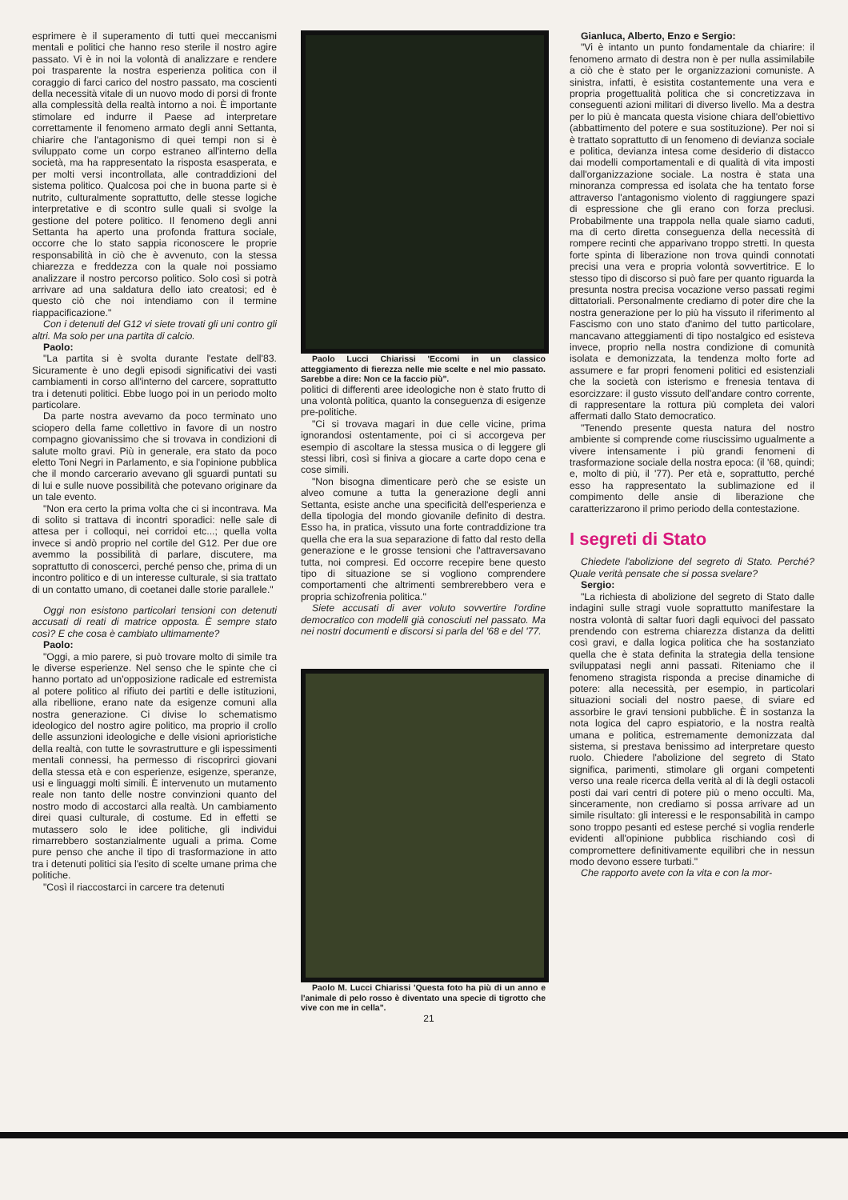esprimere è il superamento di tutti quei meccanismi mentali e politici che hanno reso sterile il nostro agire passato. Vi è in noi la volontà di analizzare e rendere poi trasparente la nostra esperienza politica con il coraggio di farci carico del nostro passato, ma coscienti della necessità vitale di un nuovo modo di porsi di fronte alla complessità della realtà intorno a noi. È importante stimolare ed indurre il Paese ad interpretare correttamente il fenomeno armato degli anni Settanta, chiarire che l'antagonismo di quei tempi non si è sviluppato come un corpo estraneo all'interno della società, ma ha rappresentato la risposta esasperata, e per molti versi incontrollata, alle contraddizioni del sistema politico. Qualcosa poi che in buona parte si è nutrito, culturalmente soprattutto, delle stesse logiche interpretative e di scontro sulle quali si svolge la gestione del potere politico. Il fenomeno degli anni Settanta ha aperto una profonda frattura sociale, occorre che lo stato sappia riconoscere le proprie responsabilità in ciò che è avvenuto, con la stessa chiarezza e freddezza con la quale noi possiamo analizzare il nostro percorso politico. Solo così si potrà arrivare ad una saldatura dello iato creatosi; ed è questo ciò che noi intendiamo con il termine riappacificazione."
Con i detenuti del G12 vi siete trovati gli uni contro gli altri. Ma solo per una partita di calcio.
Paolo:
"La partita si è svolta durante l'estate dell'83. Sicuramente è uno degli episodi significativi dei vasti cambiamenti in corso all'interno del carcere, soprattutto tra i detenuti politici. Ebbe luogo poi in un periodo molto particolare.
Da parte nostra avevamo da poco terminato uno sciopero della fame collettivo in favore di un nostro compagno giovanissimo che si trovava in condizioni di salute molto gravi. Più in generale, era stato da poco eletto Toni Negri in Parlamento, e sia l'opinione pubblica che il mondo carcerario avevano gli sguardi puntati su di lui e sulle nuove possibilità che potevano originare da un tale evento.
"Non era certo la prima volta che ci si incontrava. Ma di solito si trattava di incontri sporadici: nelle sale di attesa per i colloqui, nei corridoi etc...; quella volta invece si andò proprio nel cortile del G12. Per due ore avemmo la possibilità di parlare, discutere, ma soprattutto di conoscerci, perché penso che, prima di un incontro politico e di un interesse culturale, si sia trattato di un contatto umano, di coetanei dalle storie parallele."
Oggi non esistono particolari tensioni con detenuti accusati di reati di matrice opposta. È sempre stato così? E che cosa è cambiato ultimamente?
Paolo:
"Oggi, a mio parere, si può trovare molto di simile tra le diverse esperienze. Nel senso che le spinte che ci hanno portato ad un'opposizione radicale ed estremista al potere politico al rifiuto dei partiti e delle istituzioni, alla ribellione, erano nate da esigenze comuni alla nostra generazione. Ci divise lo schematismo ideologico del nostro agire politico, ma proprio il crollo delle assunzioni ideologiche e delle visioni aprioristiche della realtà, con tutte le sovrastrutture e gli ispessimenti mentali connessi, ha permesso di riscoprirci giovani della stessa età e con esperienze, esigenze, speranze, usi e linguaggi molti simili. È intervenuto un mutamento reale non tanto delle nostre convinzioni quanto del nostro modo di accostarci alla realtà. Un cambiamento direi quasi culturale, di costume. Ed in effetti se mutassero solo le idee politiche, gli individui rimarrebbero sostanzialmente uguali a prima. Come pure penso che anche il tipo di trasformazione in atto tra i detenuti politici sia l'esito di scelte umane prima che politiche.
"Così il riaccostarci in carcere tra detenuti
Paolo Lucci Chiarissi 'Eccomi in un classico atteggiamento di fierezza nelle mie scelte e nel mio passato. Sarebbe a dire: Non ce la faccio più".
politici di differenti aree ideologiche non è stato frutto di una volontà politica, quanto la conseguenza di esigenze pre-politiche.
"Ci si trovava magari in due celle vicine, prima ignorandosi ostentamente, poi ci si accorgeva per esempio di ascoltare la stessa musica o di leggere gli stessi libri, così si finiva a giocare a carte dopo cena e cose simili.
"Non bisogna dimenticare però che se esiste un alveo comune a tutta la generazione degli anni Settanta, esiste anche una specificità dell'esperienza e della tipologia del mondo giovanile definito di destra. Esso ha, in pratica, vissuto una forte contraddizione tra quella che era la sua separazione di fatto dal resto della generazione e le grosse tensioni che l'attraversavano tutta, noi compresi. Ed occorre recepire bene questo tipo di situazione se si vogliono comprendere comportamenti che altrimenti sembrerebbero vera e propria schizofrenia politica."
Siete accusati di aver voluto sovvertire l'ordine democratico con modelli già conosciuti nel passato. Ma nei nostri documenti e discorsi si parla del '68 e del '77.
Paolo M. Lucci Chiarissi 'Questa foto ha più di un anno e l'animale di pelo rosso è diventato una specie di tigrotto che vive con me in cella".
21
Gianluca, Alberto, Enzo e Sergio:
"Vi è intanto un punto fondamentale da chiarire: il fenomeno armato di destra non è per nulla assimilabile a ciò che è stato per le organizzazioni comuniste. A sinistra, infatti, è esistita costantemente una vera e propria progettualità politica che si concretizzava in conseguenti azioni militari di diverso livello. Ma a destra per lo più è mancata questa visione chiara dell'obiettivo (abbattimento del potere e sua sostituzione). Per noi si è trattato soprattutto di un fenomeno di devianza sociale e politica, devianza intesa come desiderio di distacco dai modelli comportamentali e di qualità di vita imposti dall'organizzazione sociale. La nostra è stata una minoranza compressa ed isolata che ha tentato forse attraverso l'antagonismo violento di raggiungere spazi di espressione che gli erano con forza preclusi. Probabilmente una trappola nella quale siamo caduti, ma di certo diretta conseguenza della necessità di rompere recinti che apparivano troppo stretti. In questa forte spinta di liberazione non trova quindi connotati precisi una vera e propria volontà sovvertitrice. E lo stesso tipo di discorso si può fare per quanto riguarda la presunta nostra precisa vocazione verso passati regimi dittatoriali. Personalmente crediamo di poter dire che la nostra generazione per lo più ha vissuto il riferimento al Fascismo con uno stato d'animo del tutto particolare, mancavano atteggiamenti di tipo nostalgico ed esisteva invece, proprio nella nostra condizione di comunità isolata e demonizzata, la tendenza molto forte ad assumere e far propri fenomeni politici ed esistenziali che la società con isterismo e frenesia tentava di esorcizzare: il gusto vissuto dell'andare contro corrente, di rappresentare la rottura più completa dei valori affermati dallo Stato democratico.
"Tenendo presente questa natura del nostro ambiente si comprende come riuscissimo ugualmente a vivere intensamente i più grandi fenomeni di trasformazione sociale della nostra epoca: (il '68, quindi; e, molto di più, il '77). Per età e, soprattutto, perché esso ha rappresentato la sublimazione ed il compimento delle ansie di liberazione che caratterizzarono il primo periodo della contestazione.
I segreti di Stato
Chiedete l'abolizione del segreto di Stato. Perché? Quale verità pensate che si possa svelare?
Sergio:
"La richiesta di abolizione del segreto di Stato dalle indagini sulle stragi vuole soprattutto manifestare la nostra volontà di saltar fuori dagli equivoci del passato prendendo con estrema chiarezza distanza da delitti così gravi, e dalla logica politica che ha sostanziato quella che è stata definita la strategia della tensione sviluppatasi negli anni passati. Riteniamo che il fenomeno stragista risponda a precise dinamiche di potere: alla necessità, per esempio, in particolari situazioni sociali del nostro paese, di sviare ed assorbire le gravi tensioni pubbliche. È in sostanza la nota logica del capro espiatorio, e la nostra realtà umana e politica, estremamente demonizzata dal sistema, si prestava benissimo ad interpretare questo ruolo. Chiedere l'abolizione del segreto di Stato significa, parimenti, stimolare gli organi competenti verso una reale ricerca della verità al di là degli ostacoli posti dai vari centri di potere più o meno occulti. Ma, sinceramente, non crediamo si possa arrivare ad un simile risultato: gli interessi e le responsabilità in campo sono troppo pesanti ed estese perché si voglia renderle evidenti all'opinione pubblica rischiando così di compromettere definitivamente equilibri che in nessun modo devono essere turbati."
Che rapporto avete con la vita e con la mor-